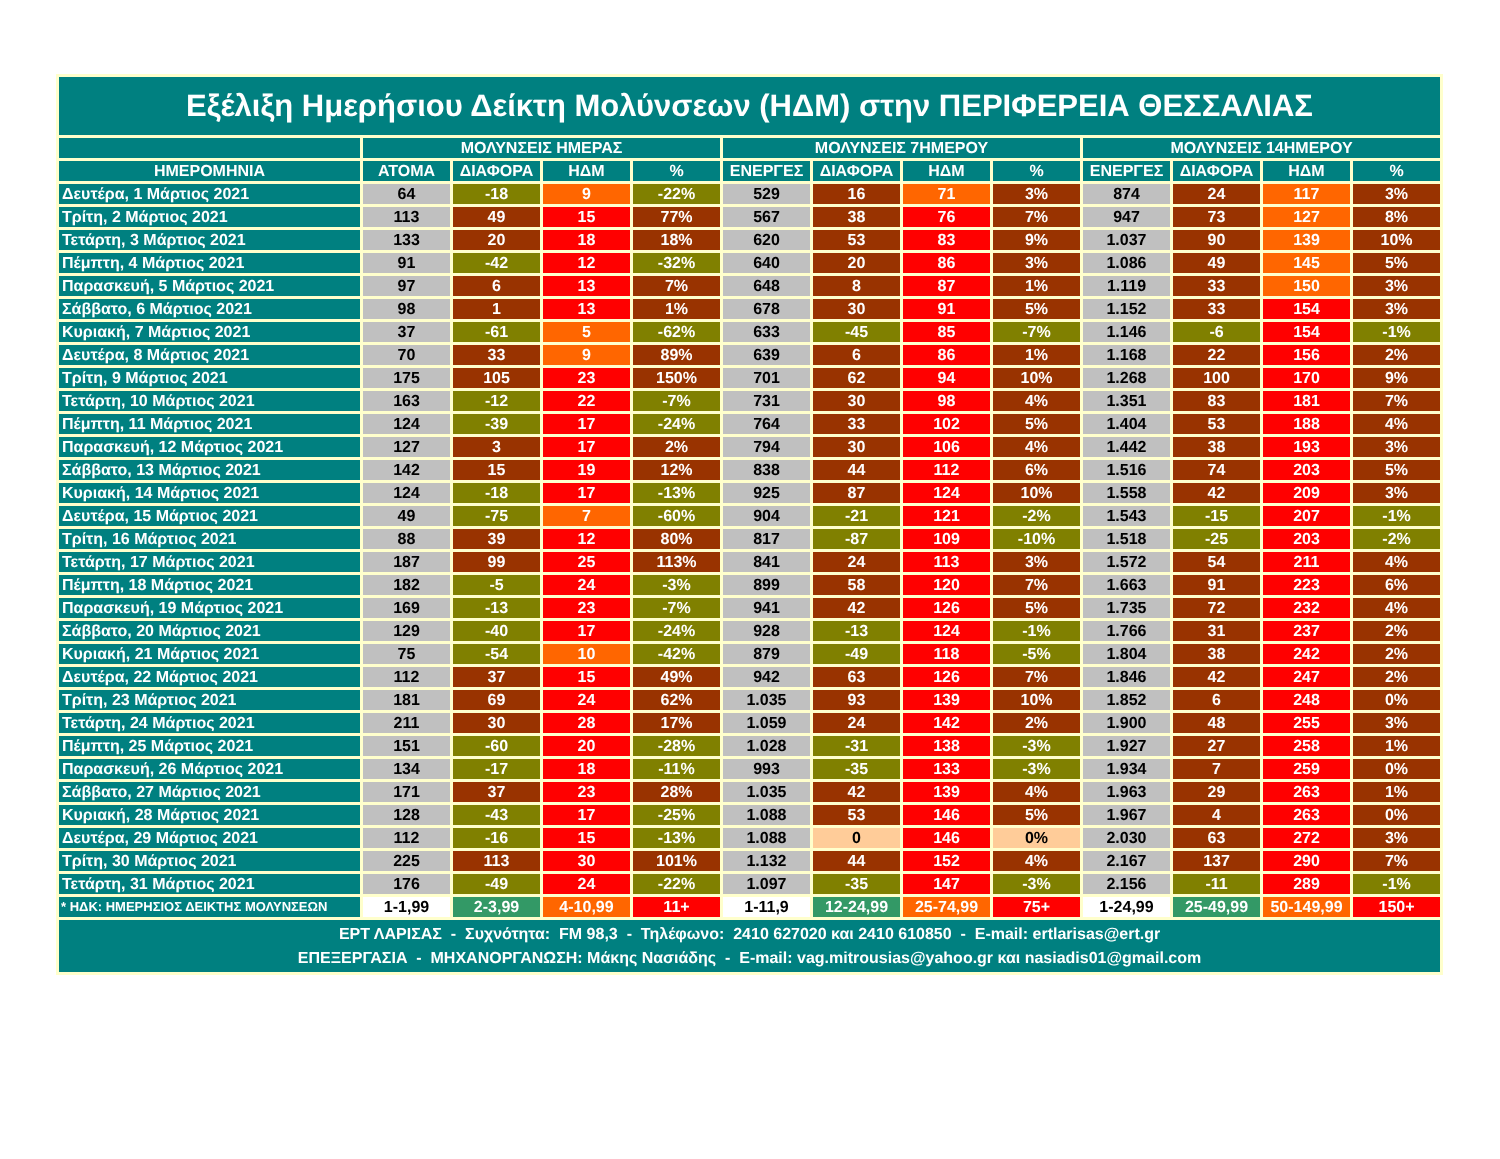| Εξέλιξη Ημερήσιου Δείκτη Μολύνσεων (ΗΔΜ) στην ΠΕΡΙΦΕΡΕΙΑ ΘΕΣΣΑΛΙΑΣ | | | | | | | | | | | | |
| --- | --- | --- | --- | --- | --- | --- | --- | --- | --- | --- | --- | --- |
| | ΜΟΛΥΝΣΕΙΣ ΗΜΕΡΑΣ | | | | ΜΟΛΥΝΣΕΙΣ 7ΗΜΕΡΟΥ | | | | ΜΟΛΥΝΣΕΙΣ 14ΗΜΕΡΟΥ | | | |
| ΗΜΕΡΟΜΗΝΙΑ | ΑΤΟΜΑ | ΔΙΑΦΟΡΑ | ΗΔΜ | % | ΕΝΕΡΓΕΣ | ΔΙΑΦΟΡΑ | ΗΔΜ | % | ΕΝΕΡΓΕΣ | ΔΙΑΦΟΡΑ | ΗΔΜ | % |
| Δευτέρα, 1 Μάρτιος 2021 | 64 | -18 | 9 | -22% | 529 | 16 | 71 | 3% | 874 | 24 | 117 | 3% |
| Τρίτη, 2 Μάρτιος 2021 | 113 | 49 | 15 | 77% | 567 | 38 | 76 | 7% | 947 | 73 | 127 | 8% |
| Τετάρτη, 3 Μάρτιος 2021 | 133 | 20 | 18 | 18% | 620 | 53 | 83 | 9% | 1.037 | 90 | 139 | 10% |
| Πέμπτη, 4 Μάρτιος 2021 | 91 | -42 | 12 | -32% | 640 | 20 | 86 | 3% | 1.086 | 49 | 145 | 5% |
| Παρασκευή, 5 Μάρτιος 2021 | 97 | 6 | 13 | 7% | 648 | 8 | 87 | 1% | 1.119 | 33 | 150 | 3% |
| Σάββατο, 6 Μάρτιος 2021 | 98 | 1 | 13 | 1% | 678 | 30 | 91 | 5% | 1.152 | 33 | 154 | 3% |
| Κυριακή, 7 Μάρτιος 2021 | 37 | -61 | 5 | -62% | 633 | -45 | 85 | -7% | 1.146 | -6 | 154 | -1% |
| Δευτέρα, 8 Μάρτιος 2021 | 70 | 33 | 9 | 89% | 639 | 6 | 86 | 1% | 1.168 | 22 | 156 | 2% |
| Τρίτη, 9 Μάρτιος 2021 | 175 | 105 | 23 | 150% | 701 | 62 | 94 | 10% | 1.268 | 100 | 170 | 9% |
| Τετάρτη, 10 Μάρτιος 2021 | 163 | -12 | 22 | -7% | 731 | 30 | 98 | 4% | 1.351 | 83 | 181 | 7% |
| Πέμπτη, 11 Μάρτιος 2021 | 124 | -39 | 17 | -24% | 764 | 33 | 102 | 5% | 1.404 | 53 | 188 | 4% |
| Παρασκευή, 12 Μάρτιος 2021 | 127 | 3 | 17 | 2% | 794 | 30 | 106 | 4% | 1.442 | 38 | 193 | 3% |
| Σάββατο, 13 Μάρτιος 2021 | 142 | 15 | 19 | 12% | 838 | 44 | 112 | 6% | 1.516 | 74 | 203 | 5% |
| Κυριακή, 14 Μάρτιος 2021 | 124 | -18 | 17 | -13% | 925 | 87 | 124 | 10% | 1.558 | 42 | 209 | 3% |
| Δευτέρα, 15 Μάρτιος 2021 | 49 | -75 | 7 | -60% | 904 | -21 | 121 | -2% | 1.543 | -15 | 207 | -1% |
| Τρίτη, 16 Μάρτιος 2021 | 88 | 39 | 12 | 80% | 817 | -87 | 109 | -10% | 1.518 | -25 | 203 | -2% |
| Τετάρτη, 17 Μάρτιος 2021 | 187 | 99 | 25 | 113% | 841 | 24 | 113 | 3% | 1.572 | 54 | 211 | 4% |
| Πέμπτη, 18 Μάρτιος 2021 | 182 | -5 | 24 | -3% | 899 | 58 | 120 | 7% | 1.663 | 91 | 223 | 6% |
| Παρασκευή, 19 Μάρτιος 2021 | 169 | -13 | 23 | -7% | 941 | 42 | 126 | 5% | 1.735 | 72 | 232 | 4% |
| Σάββατο, 20 Μάρτιος 2021 | 129 | -40 | 17 | -24% | 928 | -13 | 124 | -1% | 1.766 | 31 | 237 | 2% |
| Κυριακή, 21 Μάρτιος 2021 | 75 | -54 | 10 | -42% | 879 | -49 | 118 | -5% | 1.804 | 38 | 242 | 2% |
| Δευτέρα, 22 Μάρτιος 2021 | 112 | 37 | 15 | 49% | 942 | 63 | 126 | 7% | 1.846 | 42 | 247 | 2% |
| Τρίτη, 23 Μάρτιος 2021 | 181 | 69 | 24 | 62% | 1.035 | 93 | 139 | 10% | 1.852 | 6 | 248 | 0% |
| Τετάρτη, 24 Μάρτιος 2021 | 211 | 30 | 28 | 17% | 1.059 | 24 | 142 | 2% | 1.900 | 48 | 255 | 3% |
| Πέμπτη, 25 Μάρτιος 2021 | 151 | -60 | 20 | -28% | 1.028 | -31 | 138 | -3% | 1.927 | 27 | 258 | 1% |
| Παρασκευή, 26 Μάρτιος 2021 | 134 | -17 | 18 | -11% | 993 | -35 | 133 | -3% | 1.934 | 7 | 259 | 0% |
| Σάββατο, 27 Μάρτιος 2021 | 171 | 37 | 23 | 28% | 1.035 | 42 | 139 | 4% | 1.963 | 29 | 263 | 1% |
| Κυριακή, 28 Μάρτιος 2021 | 128 | -43 | 17 | -25% | 1.088 | 53 | 146 | 5% | 1.967 | 4 | 263 | 0% |
| Δευτέρα, 29 Μάρτιος 2021 | 112 | -16 | 15 | -13% | 1.088 | 0 | 146 | 0% | 2.030 | 63 | 272 | 3% |
| Τρίτη, 30 Μάρτιος 2021 | 225 | 113 | 30 | 101% | 1.132 | 44 | 152 | 4% | 2.167 | 137 | 290 | 7% |
| Τετάρτη, 31 Μάρτιος 2021 | 176 | -49 | 24 | -22% | 1.097 | -35 | 147 | -3% | 2.156 | -11 | 289 | -1% |
| * ΗΔΚ: ΗΜΕΡΗΣΙΟΣ ΔΕΙΚΤΗΣ ΜΟΛΥΝΣΕΩΝ | 1-1,99 | 2-3,99 | 4-10,99 | 11+ | 1-11,9 | 12-24,99 | 25-74,99 | 75+ | 1-24,99 | 25-49,99 | 50-149,99 | 150+ |
| ΕΡΤ ΛΑΡΙΣΑΣ - Συχνότητα: FM 98,3 - Τηλέφωνο: 2410 627020 και 2410 610850 - E-mail: ertlarisas@ert.gr ΕΠΕΞΕΡΓΑΣΙΑ - ΜΗΧΑΝΟΡΓΑΝΩΣΗ: Μάκης Νασιάδης - E-mail: vag.mitrousias@yahoo.gr και nasiadis01@gmail.com | | | | | | | | | | | | |